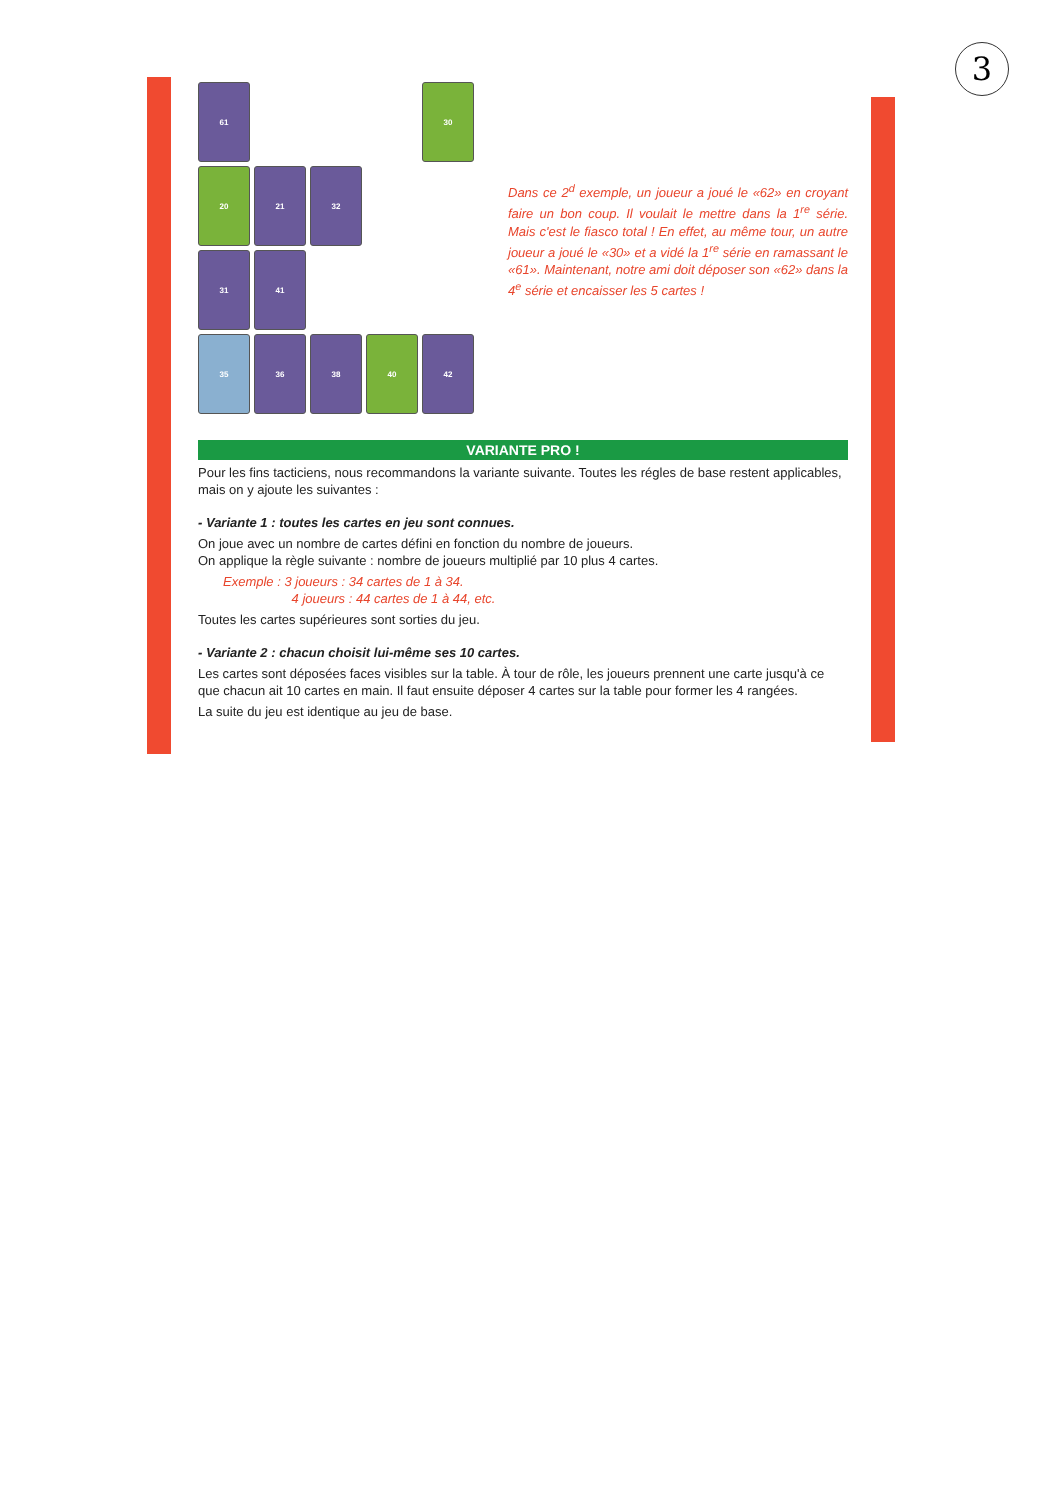3
61
30
20
21
32
31
41
35
36
38
40
42
Dans ce 2<sup>d</sup> exemple, un joueur a joué le «62» en croyant faire un bon coup. Il voulait le mettre dans la 1<sup>re</sup> série. Mais c'est le fiasco total ! En effet, au même tour, un autre joueur a joué le «30» et a vidé la 1<sup>re</sup> série en ramassant le «61». Maintenant, notre ami doit déposer son «62» dans la 4<sup>e</sup> série et encaisser les 5 cartes !
VARIANTE PRO !
Pour les fins tacticiens, nous recommandons la variante suivante. Toutes les régles de base restent applicables, mais on y ajoute les suivantes :
- Variante 1 : toutes les cartes en jeu sont connues.
On joue avec un nombre de cartes défini en fonction du nombre de joueurs.
On applique la règle suivante : nombre de joueurs multiplié par 10 plus 4 cartes.
Exemple : 3 joueurs : 34 cartes de 1 à 34.
4 joueurs : 44 cartes de 1 à 44, etc.
Toutes les cartes supérieures sont sorties du jeu.
- Variante 2 : chacun choisit lui-même ses 10 cartes.
Les cartes sont déposées faces visibles sur la table. À tour de rôle, les joueurs prennent une carte jusqu'à ce que chacun ait 10 cartes en main. Il faut ensuite déposer 4 cartes sur la table pour former les 4 rangées.
La suite du jeu est identique au jeu de base.